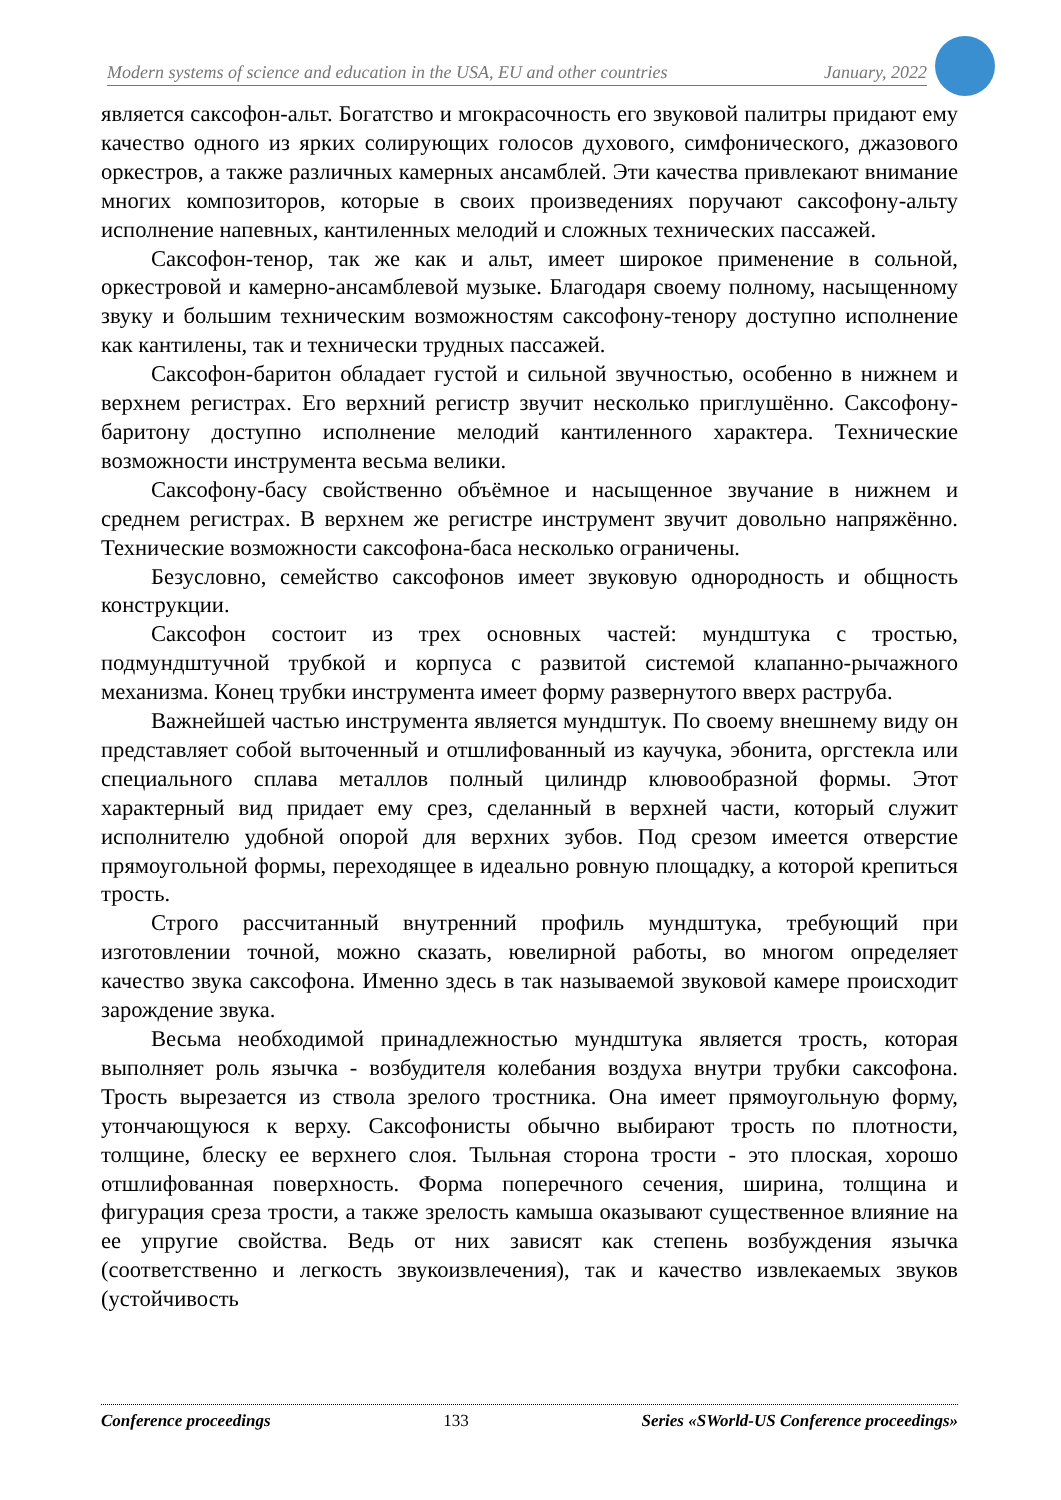Modern systems of science and education in the USA, EU and other countries January, 2022
является саксофон-альт. Богатство и мгокрасочность его звуковой палитры придают ему качество одного из ярких солирующих голосов духового, симфонического, джазового оркестров, а также различных камерных ансамблей. Эти качества привлекают внимание многих композиторов, которые в своих произведениях поручают саксофону-альту исполнение напевных, кантиленных мелодий и сложных технических пассажей.
Саксофон-тенор, так же как и альт, имеет широкое применение в сольной, оркестровой и камерно-ансамблевой музыке. Благодаря своему полному, насыщенному звуку и большим техническим возможностям саксофону-тенору доступно исполнение как кантилены, так и технически трудных пассажей.
Саксофон-баритон обладает густой и сильной звучностью, особенно в нижнем и верхнем регистрах. Его верхний регистр звучит несколько приглушённо. Саксофону-баритону доступно исполнение мелодий кантиленного характера. Технические возможности инструмента весьма велики.
Саксофону-басу свойственно объёмное и насыщенное звучание в нижнем и среднем регистрах. В верхнем же регистре инструмент звучит довольно напряжённо. Технические возможности саксофона-баса несколько ограничены.
Безусловно, семейство саксофонов имеет звуковую однородность и общность конструкции.
Саксофон состоит из трех основных частей: мундштука с тростью, подмундштучной трубкой и корпуса с развитой системой клапанно-рычажного механизма. Конец трубки инструмента имеет форму развернутого вверх раструба.
Важнейшей частью инструмента является мундштук. По своему внешнему виду он представляет собой выточенный и отшлифованный из каучука, эбонита, оргстекла или специального сплава металлов полный цилиндр клювообразной формы. Этот характерный вид придает ему срез, сделанный в верхней части, который служит исполнителю удобной опорой для верхних зубов. Под срезом имеется отверстие прямоугольной формы, переходящее в идеально ровную площадку, а которой крепиться трость.
Строго рассчитанный внутренний профиль мундштука, требующий при изготовлении точной, можно сказать, ювелирной работы, во многом определяет качество звука саксофона. Именно здесь в так называемой звуковой камере происходит зарождение звука.
Весьма необходимой принадлежностью мундштука является трость, которая выполняет роль язычка - возбудителя колебания воздуха внутри трубки саксофона. Трость вырезается из ствола зрелого тростника. Она имеет прямоугольную форму, утончающуюся к верху. Саксофонисты обычно выбирают трость по плотности, толщине, блеску ее верхнего слоя. Тыльная сторона трости - это плоская, хорошо отшлифованная поверхность. Форма поперечного сечения, ширина, толщина и фигурация среза трости, а также зрелость камыша оказывают существенное влияние на ее упругие свойства. Ведь от них зависят как степень возбуждения язычка (соответственно и легкость звукоизвлечения), так и качество извлекаемых звуков (устойчивость
Conference proceedings 133 Series «SWorld-US Conference proceedings»